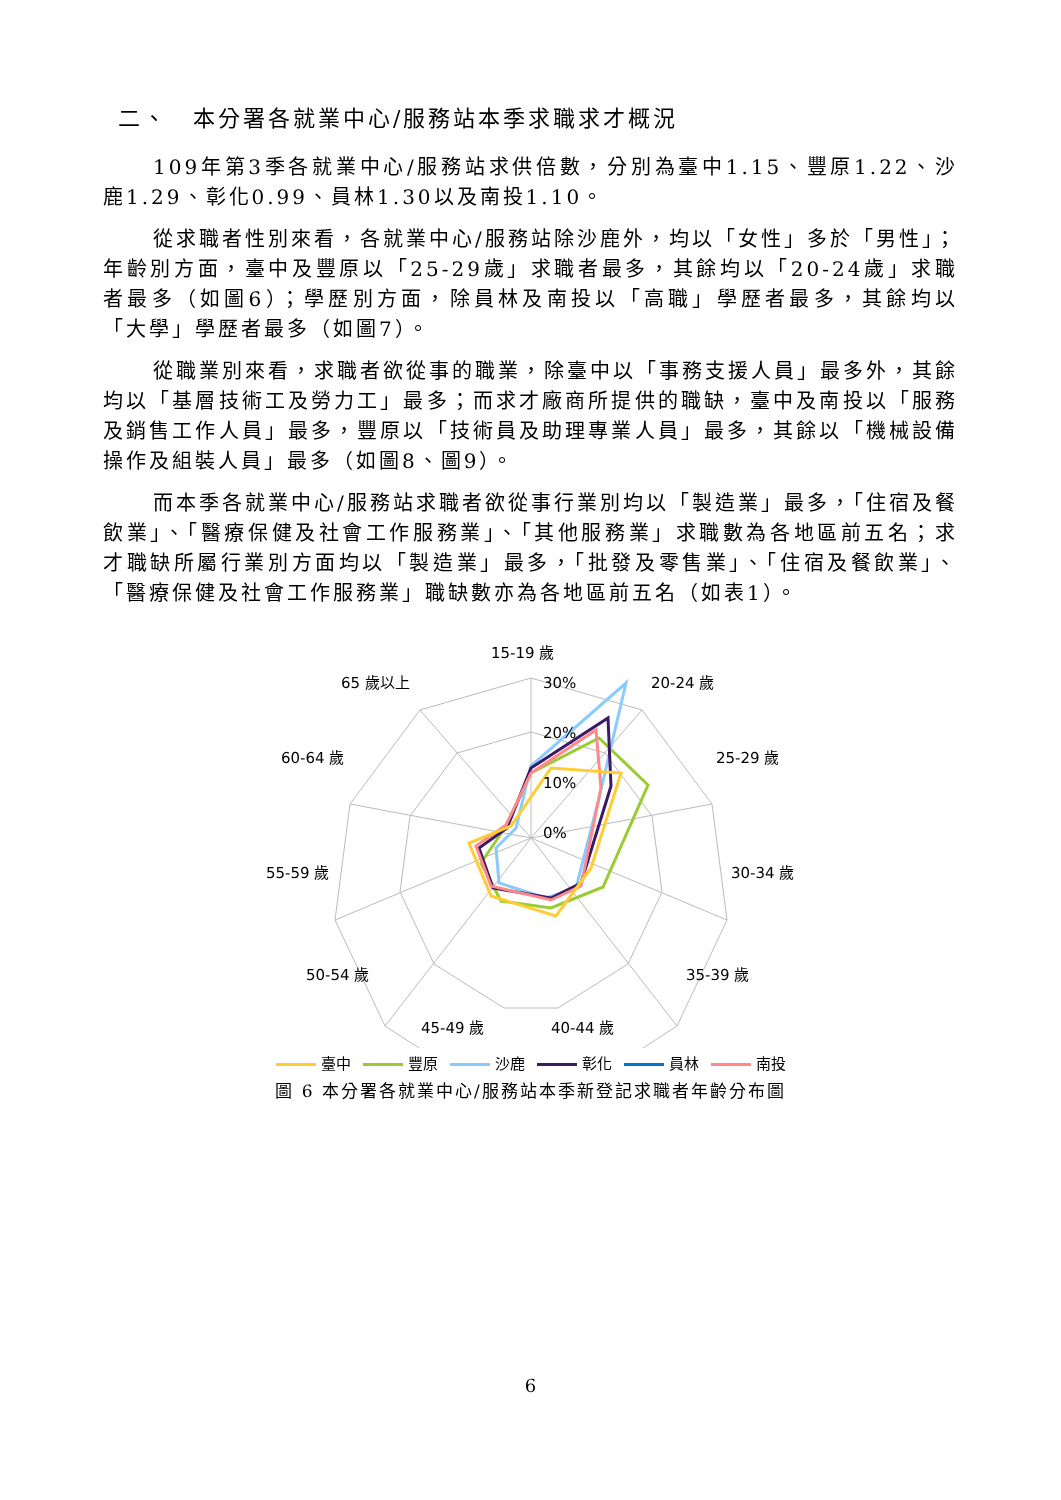二、　本分署各就業中心/服務站本季求職求才概況
109年第3季各就業中心/服務站求供倍數，分別為臺中1.15、豐原1.22、沙鹿1.29、彰化0.99、員林1.30以及南投1.10。
從求職者性別來看，各就業中心/服務站除沙鹿外，均以「女性」多於「男性」；年齡別方面，臺中及豐原以「25-29歲」求職者最多，其餘均以「20-24歲」求職者最多（如圖6）；學歷別方面，除員林及南投以「高職」學歷者最多，其餘均以「大學」學歷者最多（如圖7）。
從職業別來看，求職者欲從事的職業，除臺中以「事務支援人員」最多外，其餘均以「基層技術工及勞力工」最多；而求才廠商所提供的職缺，臺中及南投以「服務及銷售工作人員」最多，豐原以「技術員及助理專業人員」最多，其餘以「機械設備操作及組裝人員」最多（如圖8、圖9）。
而本季各就業中心/服務站求職者欲從事行業別均以「製造業」最多，「住宿及餐飲業」、「醫療保健及社會工作服務業」、「其他服務業」求職數為各地區前五名；求才職缺所屬行業別方面均以「製造業」最多，「批發及零售業」、「住宿及餐飲業」、「醫療保健及社會工作服務業」職缺數亦為各地區前五名（如表1）。
15-19 歲
20-24 歲
25-29 歲
30-34 歲
35-39 歲
40-44 歲
45-49 歲
50-54 歲
55-59 歲
60-64 歲
65 歲以上
30%
20%
10%
0%
臺中 豐原 沙鹿 彰化 員林 南投
圖 6 本分署各就業中心/服務站本季新登記求職者年齡分布圖
6